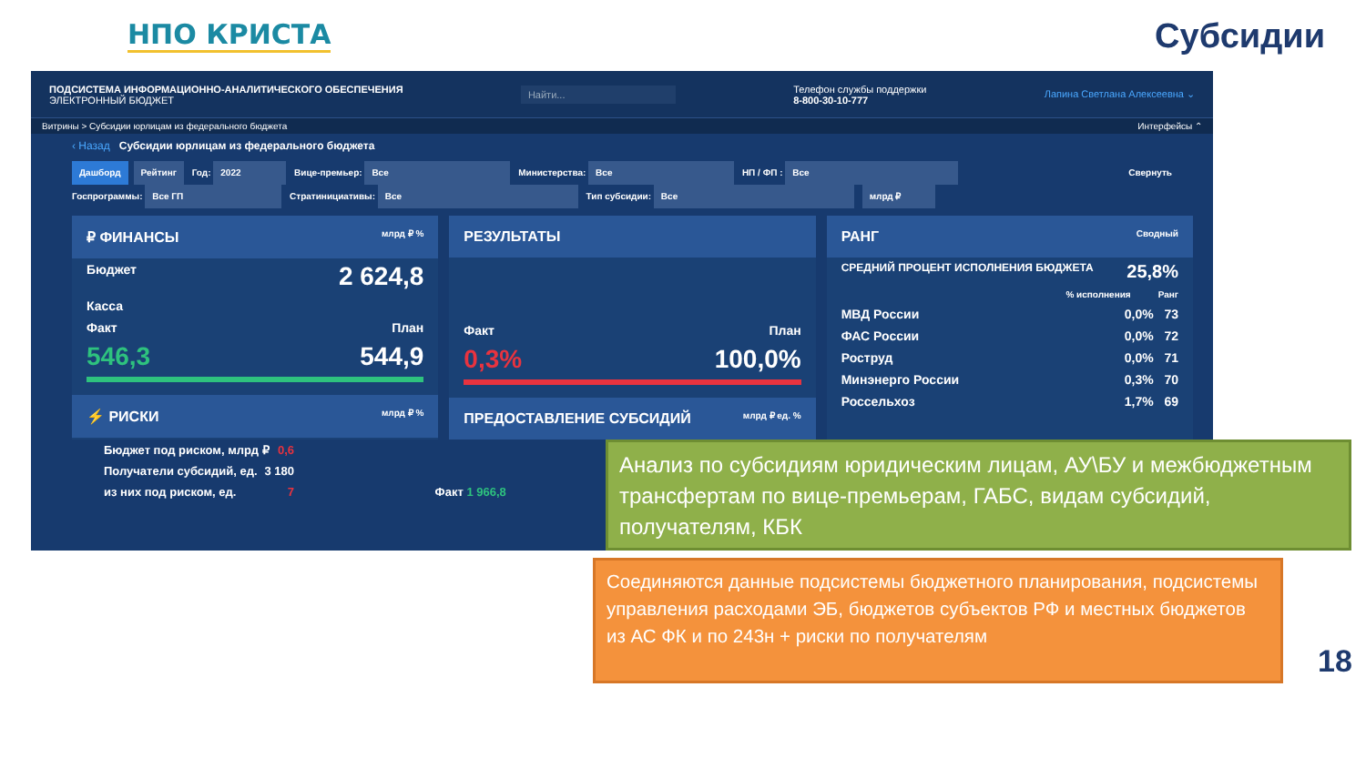НПО КРИСТА
Субсидии
ПОДСИСТЕМА ИНФОРМАЦИОННО-АНАЛИТИЧЕСКОГО ОБЕСПЕЧЕНИЯ
ЭЛЕКТРОННЫЙ БЮДЖЕТ
Найти...
Телефон службы поддержки
8-800-30-10-777
Лапина Светлана Алексеевна ⌄
Витрины > Субсидии юрлицам из федерального бюджета Интерфейсы ⌃
‹ Назад Субсидии юрлицам из федерального бюджета
Дашборд Рейтинг Год: 2022 Вице-премьер: Все Министерства: Все НП / ФП : Все Свернуть
Госпрограммы: Все ГП Стратинициативы: Все Тип субсидии: Все млрд ₽
₽ ФИНАНСЫ млрд ₽ %
Бюджет 2 624,8
Касса
Факт План
546,3 544,9
⚡ РИСКИ млрд ₽ %
РЕЗУЛЬТАТЫ
Факт План
0,3% 100,0%
ПРЕДОСТАВЛЕНИЕ СУБСИДИЙ млрд ₽ ед. %
РАНГ Сводный
СРЕДНИЙ ПРОЦЕНТ ИСПОЛНЕНИЯ БЮДЖЕТА 25,8%
% исполнения Ранг
МВД России 0,0% 73
ФАС России 0,0% 72
Роструд 0,0% 71
Минэнерго России 0,3% 70
Россельхоз 1,7% 69
Бюджет под риском, млрд ₽ 0,6
Получатели субсидий, ед. 3 180
из них под риском, ед. 7 Факт 1 966,8
Анализ по субсидиям юридическим лицам, АУ\БУ и межбюджетным трансфертам по вице-премьерам, ГАБС, видам субсидий, получателям, КБК
Соединяются данные подсистемы бюджетного планирования, подсистемы управления расходами ЭБ, бюджетов субъектов РФ и местных бюджетов из АС ФК и по 243н + риски по получателям
18